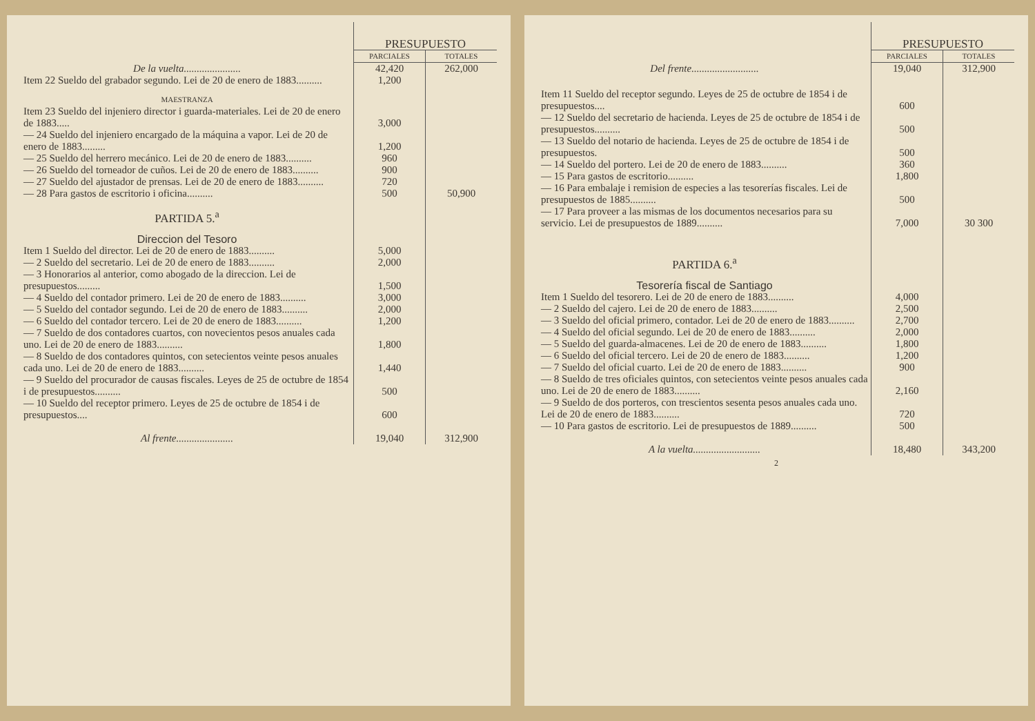| | PRESUPUESTO | |
| --- | --- | --- |
| | PARCIALES | TOTALES |
| De la vuelta...................... | 42,420 | 262,000 |
| Item 22 Sueldo del grabador segundo. Lei de 20 de enero de 1883.......... | 1,200 | |
| MAESTRANZA | | |
| Item 23 Sueldo del injeniero director i guarda-materiales. Lei de 20 de enero de 1883..... | 3,000 | |
| — 24 Sueldo del injeniero encargado de la máquina a vapor. Lei de 20 de enero de 1883......... | 1,200 | |
| — 25 Sueldo del herrero mecánico. Lei de 20 de enero de 1883.......... | 960 | |
| — 26 Sueldo del torneador de cuños. Lei de 20 de enero de 1883.......... | 900 | |
| — 27 Sueldo del ajustador de prensas. Lei de 20 de enero de 1883.......... | 720 | |
| — 28 Para gastos de escritorio i oficina.......... | 500 | 50,900 |
| PARTIDA 5.<sup>a</sup> | | |
| Direccion del Tesoro | | |
| Item 1 Sueldo del director. Lei de 20 de enero de 1883.......... | 5,000 | |
| — 2 Sueldo del secretario. Lei de 20 de enero de 1883.......... | 2,000 | |
| — 3 Honorarios al anterior, como abogado de la direccion. Lei de presupuestos......... | 1,500 | |
| — 4 Sueldo del contador primero. Lei de 20 de enero de 1883.......... | 3,000 | |
| — 5 Sueldo del contador segundo. Lei de 20 de enero de 1883.......... | 2,000 | |
| — 6 Sueldo del contador tercero. Lei de 20 de enero de 1883.......... | 1,200 | |
| — 7 Sueldo de dos contadores cuartos, con novecientos pesos anuales cada uno. Lei de 20 de enero de 1883.......... | 1,800 | |
| — 8 Sueldo de dos contadores quintos, con setecientos veinte pesos anuales cada uno. Lei de 20 de enero de 1883.......... | 1,440 | |
| — 9 Sueldo del procurador de causas fiscales. Leyes de 25 de octubre de 1854 i de presupuestos.......... | 500 | |
| — 10 Sueldo del receptor primero. Leyes de 25 de octubre de 1854 i de presupuestos.... | 600 | |
| Al frente...................... | 19,040 | 312,900 |
| | PRESUPUESTO | |
| --- | --- | --- |
| | PARCIALES | TOTALES |
| Del frente.......................... | 19,040 | 312,900 |
| Item 11 Sueldo del receptor segundo. Leyes de 25 de octubre de 1854 i de presupuestos.... | 600 | |
| — 12 Sueldo del secretario de hacienda. Leyes de 25 de octubre de 1854 i de presupuestos.......... | 500 | |
| — 13 Sueldo del notario de hacienda. Leyes de 25 de octubre de 1854 i de presupuestos. | 500 | |
| — 14 Sueldo del portero. Lei de 20 de enero de 1883.......... | 360 | |
| — 15 Para gastos de escritorio.......... | 1,800 | |
| — 16 Para embalaje i remision de especies a las tesorerías fiscales. Lei de presupuestos de 1885.......... | 500 | |
| — 17 Para proveer a las mismas de los documentos necesarios para su servicio. Lei de presupuestos de 1889.......... | 7,000 | 30 300 |
| PARTIDA 6.<sup>a</sup> | | |
| Tesorería fiscal de Santiago | | |
| Item 1 Sueldo del tesorero. Lei de 20 de enero de 1883.......... | 4,000 | |
| — 2 Sueldo del cajero. Lei de 20 de enero de 1883.......... | 2,500 | |
| — 3 Sueldo del oficial primero, contador. Lei de 20 de enero de 1883.......... | 2,700 | |
| — 4 Sueldo del oficial segundo. Lei de 20 de enero de 1883.......... | 2,000 | |
| — 5 Sueldo del guarda-almacenes. Lei de 20 de enero de 1883.......... | 1,800 | |
| — 6 Sueldo del oficial tercero. Lei de 20 de enero de 1883.......... | 1,200 | |
| — 7 Sueldo del oficial cuarto. Lei de 20 de enero de 1883.......... | 900 | |
| — 8 Sueldo de tres oficiales quintos, con setecientos veinte pesos anuales cada uno. Lei de 20 de enero de 1883.......... | 2,160 | |
| — 9 Sueldo de dos porteros, con trescientos sesenta pesos anuales cada uno. Lei de 20 de enero de 1883.......... | 720 | |
| — 10 Para gastos de escritorio. Lei de presupuestos de 1889.......... | 500 | |
| A la vuelta.......................... | 18,480 | 343,200 |
2